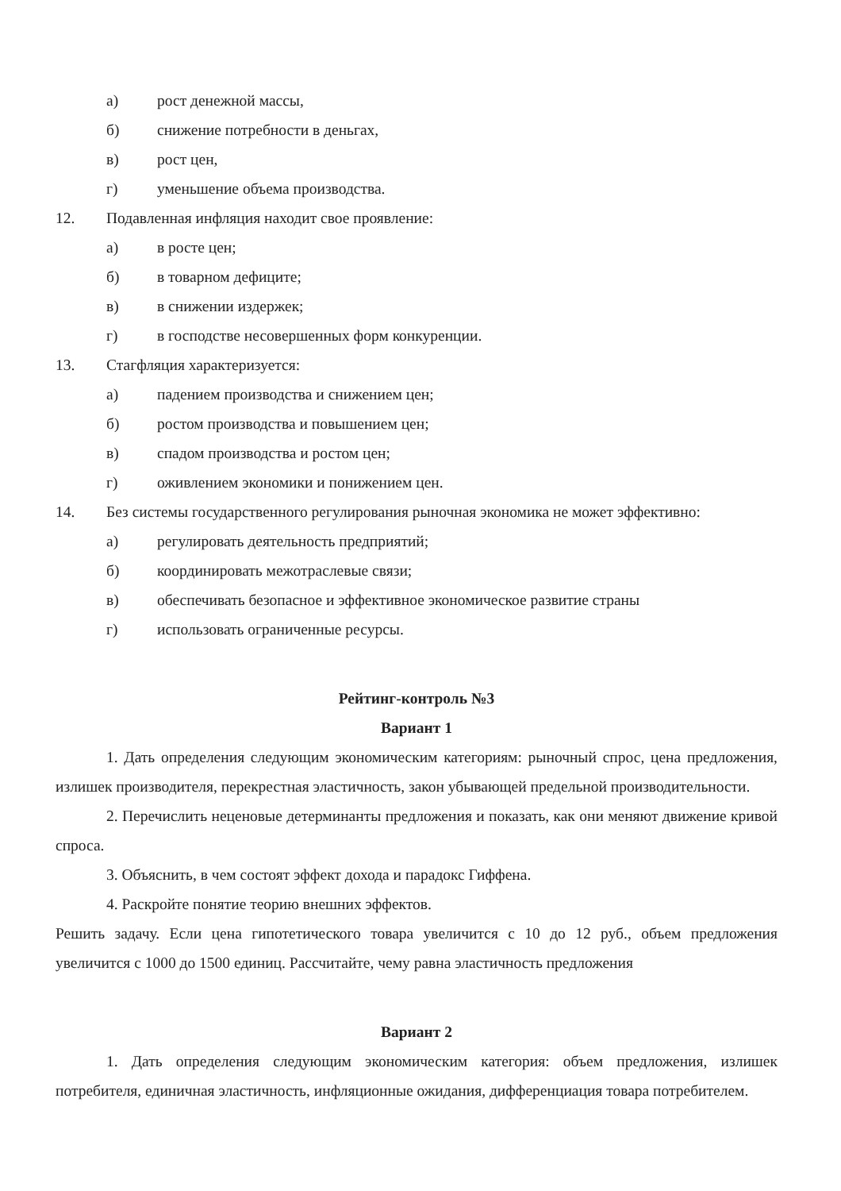а) рост денежной массы,
б) снижение потребности в деньгах,
в) рост цен,
г) уменьшение объема производства.
12. Подавленная инфляция находит свое проявление:
а) в росте цен;
б) в товарном дефиците;
в) в снижении издержек;
г) в господстве несовершенных форм конкуренции.
13. Стагфляция характеризуется:
а) падением производства и снижением цен;
б) ростом производства и повышением цен;
в) спадом производства и ростом цен;
г) оживлением экономики и понижением цен.
14. Без системы государственного регулирования рыночная экономика не может эффективно:
а) регулировать деятельность предприятий;
б) координировать межотраслевые связи;
в) обеспечивать безопасное и эффективное экономическое развитие страны
г) использовать ограниченные ресурсы.
Рейтинг-контроль №3
Вариант 1
1. Дать определения следующим экономическим категориям: рыночный спрос, цена предложения, излишек производителя, перекрестная эластичность, закон убывающей предельной производительности.
2. Перечислить неценовые детерминанты предложения и показать, как они меняют движение кривой спроса.
3. Объяснить, в чем состоят эффект дохода и парадокс Гиффена.
4. Раскройте понятие теорию внешних эффектов.
Решить задачу. Если цена гипотетического товара увеличится с 10 до 12 руб., объем предложения увеличится с 1000 до 1500 единиц. Рассчитайте, чему равна эластичность предложения
Вариант 2
1. Дать определения следующим экономическим категория: объем предложения, излишек потребителя, единичная эластичность, инфляционные ожидания, дифференциация товара потребителем.